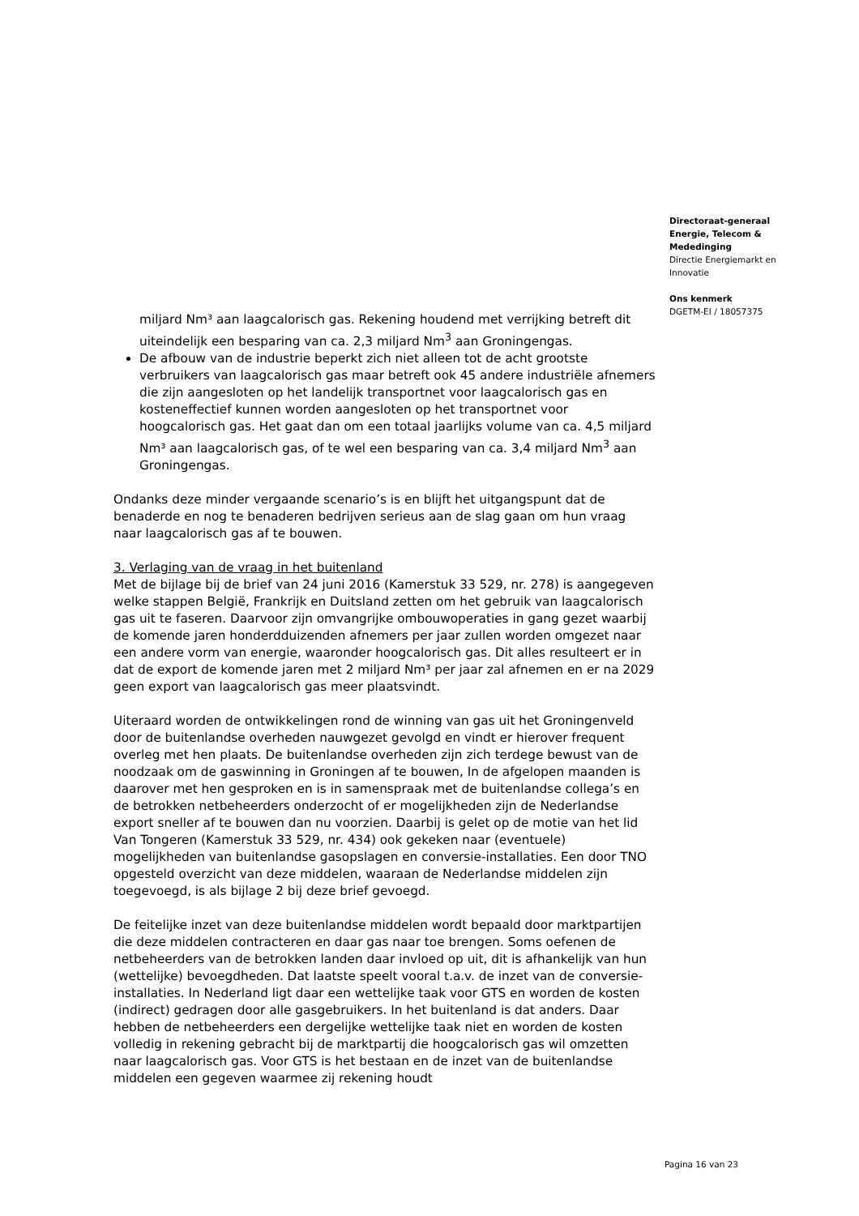miljard Nm³ aan laagcalorisch gas. Rekening houdend met verrijking betreft dit uiteindelijk een besparing van ca. 2,3 miljard Nm<sup>3</sup> aan Groningengas.
De afbouw van de industrie beperkt zich niet alleen tot de acht grootste verbruikers van laagcalorisch gas maar betreft ook 45 andere industriële afnemers die zijn aangesloten op het landelijk transportnet voor laagcalorisch gas en kosteneffectief kunnen worden aangesloten op het transportnet voor hoogcalorisch gas. Het gaat dan om een totaal jaarlijks volume van ca. 4,5 miljard Nm³ aan laagcalorisch gas, of te wel een besparing van ca. 3,4 miljard Nm<sup>3</sup> aan Groningengas.
Ondanks deze minder vergaande scenario’s is en blijft het uitgangspunt dat de benaderde en nog te benaderen bedrijven serieus aan de slag gaan om hun vraag naar laagcalorisch gas af te bouwen.
3. Verlaging van de vraag in het buitenland
Met de bijlage bij de brief van 24 juni 2016 (Kamerstuk 33 529, nr. 278) is aangegeven welke stappen België, Frankrijk en Duitsland zetten om het gebruik van laagcalorisch gas uit te faseren. Daarvoor zijn omvangrijke ombouwoperaties in gang gezet waarbij de komende jaren honderdduizenden afnemers per jaar zullen worden omgezet naar een andere vorm van energie, waaronder hoogcalorisch gas. Dit alles resulteert er in dat de export de komende jaren met 2 miljard Nm³ per jaar zal afnemen en er na 2029 geen export van laagcalorisch gas meer plaatsvindt.
Uiteraard worden de ontwikkelingen rond de winning van gas uit het Groningenveld door de buitenlandse overheden nauwgezet gevolgd en vindt er hierover frequent overleg met hen plaats. De buitenlandse overheden zijn zich terdege bewust van de noodzaak om de gaswinning in Groningen af te bouwen, In de afgelopen maanden is daarover met hen gesproken en is in samenspraak met de buitenlandse collega’s en de betrokken netbeheerders onderzocht of er mogelijkheden zijn de Nederlandse export sneller af te bouwen dan nu voorzien. Daarbij is gelet op de motie van het lid Van Tongeren (Kamerstuk 33 529, nr. 434) ook gekeken naar (eventuele) mogelijkheden van buitenlandse gasopslagen en conversie-installaties. Een door TNO opgesteld overzicht van deze middelen, waaraan de Nederlandse middelen zijn toegevoegd, is als bijlage 2 bij deze brief gevoegd.
De feitelijke inzet van deze buitenlandse middelen wordt bepaald door marktpartijen die deze middelen contracteren en daar gas naar toe brengen. Soms oefenen de netbeheerders van de betrokken landen daar invloed op uit, dit is afhankelijk van hun (wettelijke) bevoegdheden. Dat laatste speelt vooral t.a.v. de inzet van de conversie-installaties. In Nederland ligt daar een wettelijke taak voor GTS en worden de kosten (indirect) gedragen door alle gasgebruikers. In het buitenland is dat anders. Daar hebben de netbeheerders een dergelijke wettelijke taak niet en worden de kosten volledig in rekening gebracht bij de marktpartij die hoogcalorisch gas wil omzetten naar laagcalorisch gas. Voor GTS is het bestaan en de inzet van de buitenlandse middelen een gegeven waarmee zij rekening houdt
Directoraat-generaal
Energie, Telecom &
Mededinging
Directie Energiemarkt en Innovatie
Ons kenmerk
DGETM-EI / 18057375
Pagina 16 van 23